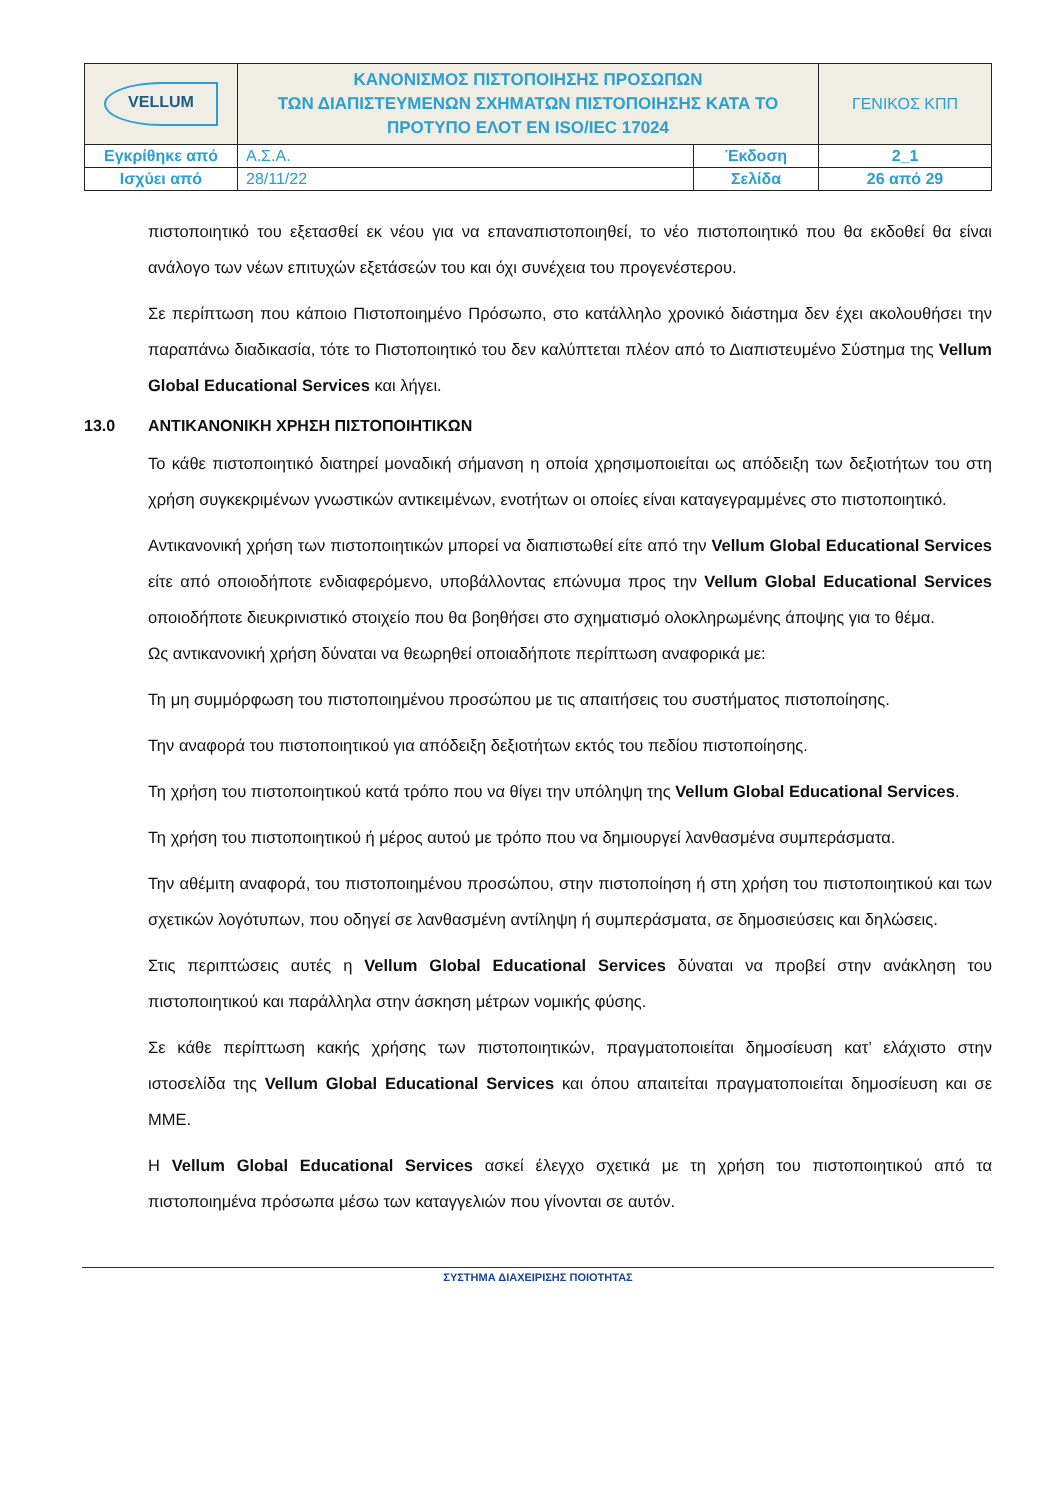| VELLUM | ΚΑΝΟΝΙΣΜΟΣ ΠΙΣΤΟΠΟΙΗΣΗΣ ΠΡΟΣΩΠΩΝ ΤΩΝ ΔΙΑΠΙΣΤΕΥΜΕΝΩΝ ΣΧΗΜΑΤΩΝ ΠΙΣΤΟΠΟΙΗΣΗΣ ΚΑΤΑ ΤΟ ΠΡΟΤΥΠΟ ΕΛΟΤ ΕΝ ISO/IEC 17024 | | ΓΕΝΙΚΟΣ ΚΠΠ |
| Εγκρίθηκε από | Α.Σ.Α. | Έκδοση | 2_1 |
| Ισχύει από | 28/11/22 | Σελίδα | 26 από 29 |
πιστοποιητικό του εξετασθεί εκ νέου για να επαναπιστοποιηθεί, το νέο πιστοποιητικό που θα εκδοθεί θα είναι ανάλογο των νέων επιτυχών εξετάσεών του και όχι συνέχεια του προγενέστερου.
Σε περίπτωση που κάποιο Πιστοποιημένο Πρόσωπο, στο κατάλληλο χρονικό διάστημα δεν έχει ακολουθήσει την παραπάνω διαδικασία, τότε το Πιστοποιητικό του δεν καλύπτεται πλέον από το Διαπιστευμένο Σύστημα της Vellum Global Educational Services και λήγει.
13.0 ΑΝΤΙΚΑΝΟΝΙΚΗ ΧΡΗΣΗ ΠΙΣΤΟΠΟΙΗΤΙΚΩΝ
Το κάθε πιστοποιητικό διατηρεί μοναδική σήμανση η οποία χρησιμοποιείται ως απόδειξη των δεξιοτήτων του στη χρήση συγκεκριμένων γνωστικών αντικειμένων, ενοτήτων οι οποίες είναι καταγεγραμμένες στο πιστοποιητικό.
Αντικανονική χρήση των πιστοποιητικών μπορεί να διαπιστωθεί είτε από την Vellum Global Educational Services είτε από οποιοδήποτε ενδιαφερόμενο, υποβάλλοντας επώνυμα προς την Vellum Global Educational Services οποιοδήποτε διευκρινιστικό στοιχείο που θα βοηθήσει στο σχηματισμό ολοκληρωμένης άποψης για το θέμα.
Ως αντικανονική χρήση δύναται να θεωρηθεί οποιαδήποτε περίπτωση αναφορικά με:
Τη μη συμμόρφωση του πιστοποιημένου προσώπου με τις απαιτήσεις του συστήματος πιστοποίησης.
Την αναφορά του πιστοποιητικού για απόδειξη δεξιοτήτων εκτός του πεδίου πιστοποίησης.
Τη χρήση του πιστοποιητικού κατά τρόπο που να θίγει την υπόληψη της Vellum Global Educational Services.
Τη χρήση του πιστοποιητικού ή μέρος αυτού με τρόπο που να δημιουργεί λανθασμένα συμπεράσματα.
Την αθέμιτη αναφορά, του πιστοποιημένου προσώπου, στην πιστοποίηση ή στη χρήση του πιστοποιητικού και των σχετικών λογότυπων, που οδηγεί σε λανθασμένη αντίληψη ή συμπεράσματα, σε δημοσιεύσεις και δηλώσεις.
Στις περιπτώσεις αυτές η Vellum Global Educational Services δύναται να προβεί στην ανάκληση του πιστοποιητικού και παράλληλα στην άσκηση μέτρων νομικής φύσης.
Σε κάθε περίπτωση κακής χρήσης των πιστοποιητικών, πραγματοποιείται δημοσίευση κατ’ ελάχιστο στην ιστοσελίδα της Vellum Global Educational Services και όπου απαιτείται πραγματοποιείται δημοσίευση και σε ΜΜΕ.
Η Vellum Global Educational Services ασκεί έλεγχο σχετικά με τη χρήση του πιστοποιητικού από τα πιστοποιημένα πρόσωπα μέσω των καταγγελιών που γίνονται σε αυτόν.
ΣΥΣΤΗΜΑ ΔΙΑΧΕΙΡΙΣΗΣ ΠΟΙΟΤΗΤΑΣ